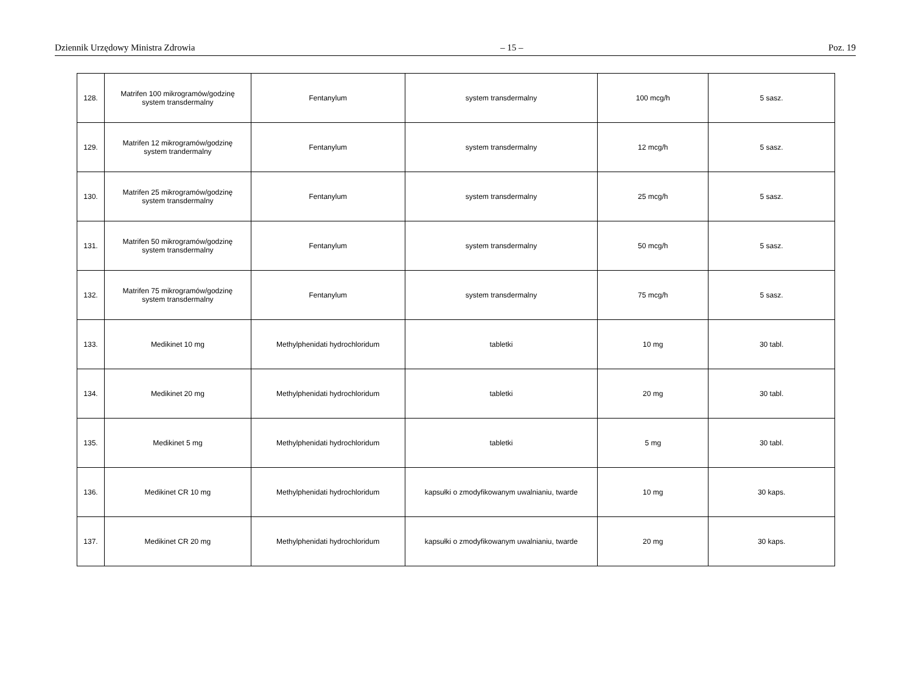Dziennik Urzędowy Ministra Zdrowia – 15 – Poz. 19
| 128. | Matrifen 100 mikrogramów/godzinę system transdermalny | Fentanylum | system transdermalny | 100 mcg/h | 5 sasz. |
| 129. | Matrifen 12 mikrogramów/godzinę system trandermalny | Fentanylum | system transdermalny | 12 mcg/h | 5 sasz. |
| 130. | Matrifen 25 mikrogramów/godzinę system transdermalny | Fentanylum | system transdermalny | 25 mcg/h | 5 sasz. |
| 131. | Matrifen 50 mikrogramów/godzinę system transdermalny | Fentanylum | system transdermalny | 50 mcg/h | 5 sasz. |
| 132. | Matrifen 75 mikrogramów/godzinę system transdermalny | Fentanylum | system transdermalny | 75 mcg/h | 5 sasz. |
| 133. | Medikinet 10 mg | Methylphenidati hydrochloridum | tabletki | 10 mg | 30 tabl. |
| 134. | Medikinet 20 mg | Methylphenidati hydrochloridum | tabletki | 20 mg | 30 tabl. |
| 135. | Medikinet 5 mg | Methylphenidati hydrochloridum | tabletki | 5 mg | 30 tabl. |
| 136. | Medikinet CR 10 mg | Methylphenidati hydrochloridum | kapsułki o zmodyfikowanym uwalnianiu, twarde | 10 mg | 30 kaps. |
| 137. | Medikinet CR 20 mg | Methylphenidati hydrochloridum | kapsułki o zmodyfikowanym uwalnianiu, twarde | 20 mg | 30 kaps. |